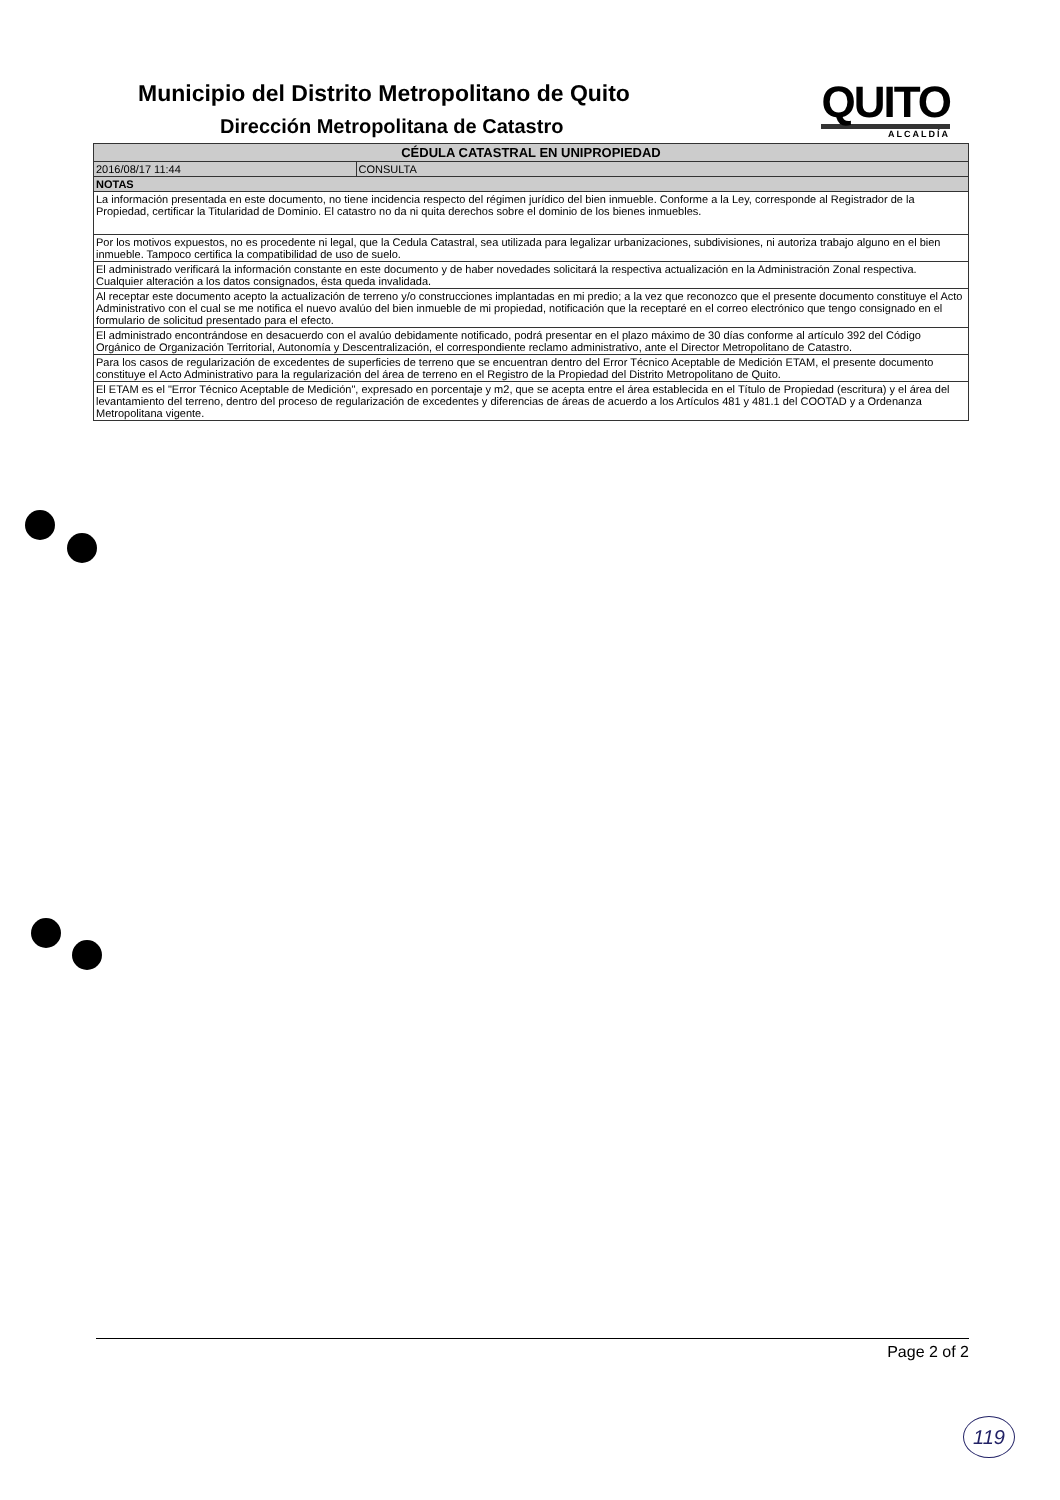Municipio del Distrito Metropolitano de Quito
Dirección Metropolitana de Catastro
QUITO
ALCALDÍA
| CÉDULA CATASTRAL EN UNIPROPIEDAD | |
| --- | --- |
| 2016/08/17 11:44 | CONSULTA |
| NOTAS | |
| La información presentada en este documento, no tiene incidencia respecto del régimen jurídico del bien inmueble. Conforme a la Ley, corresponde al Registrador de la Propiedad, certificar la Titularidad de Dominio. El catastro no da ni quita derechos sobre el dominio de los bienes inmuebles. | |
| Por los motivos expuestos, no es procedente ni legal, que la Cedula Catastral, sea utilizada para legalizar urbanizaciones, subdivisiones, ni autoriza trabajo alguno en el bien inmueble. Tampoco certifica la compatibilidad de uso de suelo. | |
| El administrado verificará la información constante en este documento y de haber novedades solicitará la respectiva actualización en la Administración Zonal respectiva. Cualquier alteración a los datos consignados, ésta queda invalidada. | |
| Al receptar este documento acepto la actualización de terreno y/o construcciones implantadas en mi predio; a la vez que reconozco que el presente documento constituye el Acto Administrativo con el cual se me notifica el nuevo avalúo del bien inmueble de mi propiedad, notificación que la receptaré en el correo electrónico que tengo consignado en el formulario de solicitud presentado para el efecto. | |
| El administrado encontrándose en desacuerdo con el avalúo debidamente notificado, podrá presentar en el plazo máximo de 30 días conforme al artículo 392 del Código Orgánico de Organización Territorial, Autonomía y Descentralización, el correspondiente reclamo administrativo, ante el Director Metropolitano de Catastro. | |
| Para los casos de regularización de excedentes de superficies de terreno que se encuentran dentro del Error Técnico Aceptable de Medición ETAM, el presente documento constituye el Acto Administrativo para la regularización del área de terreno en el Registro de la Propiedad del Distrito Metropolitano de Quito. | |
| El ETAM es el "Error Técnico Aceptable de Medición", expresado en porcentaje y m2, que se acepta entre el área establecida en el Título de Propiedad (escritura) y el área del levantamiento del terreno, dentro del proceso de regularización de excedentes y diferencias de áreas de acuerdo a los Artículos 481 y 481.1 del COOTAD y a Ordenanza Metropolitana vigente. | |
Page 2 of 2
119